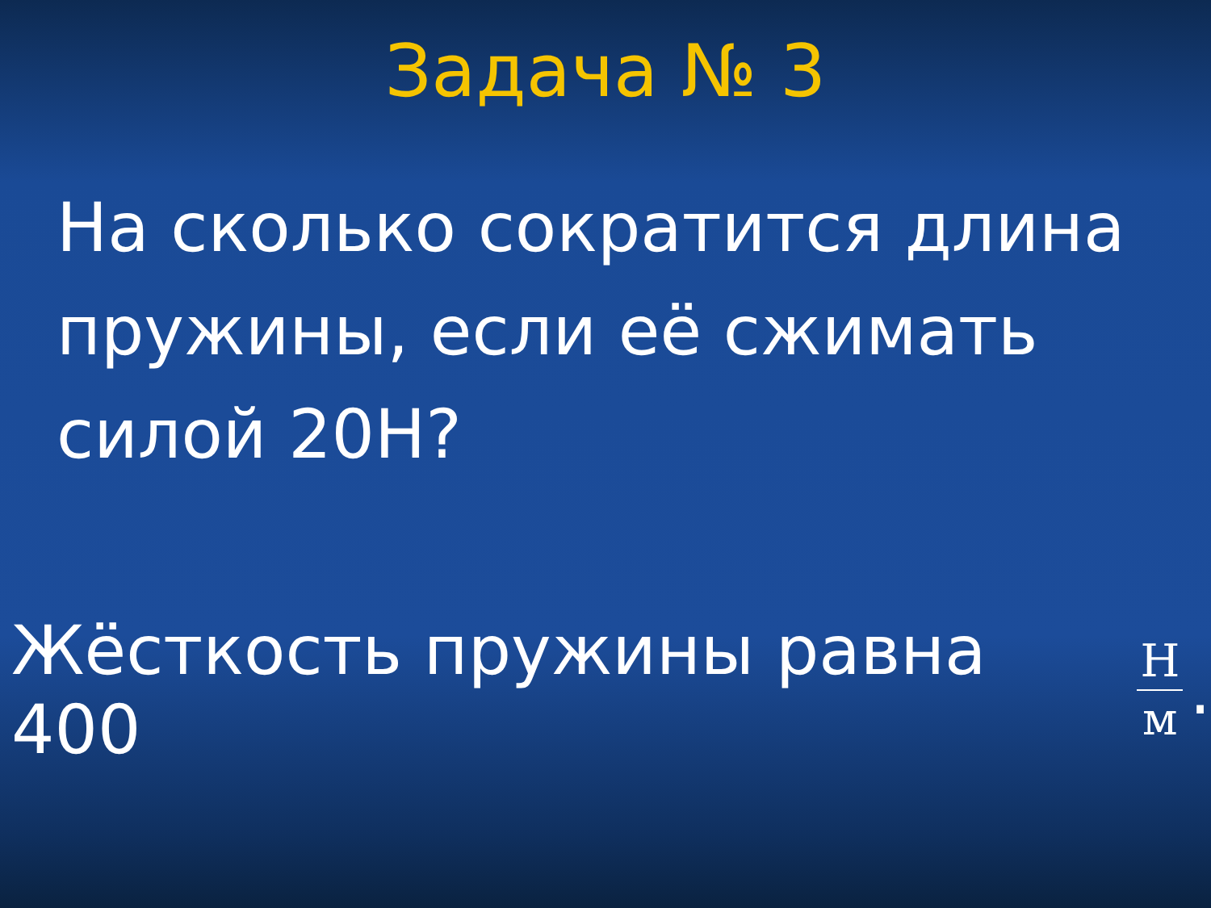Задача № 3
На сколько сократится длина пружины, если её сжимать силой 20Н?
Жёсткость пружины равна 400 Н м.